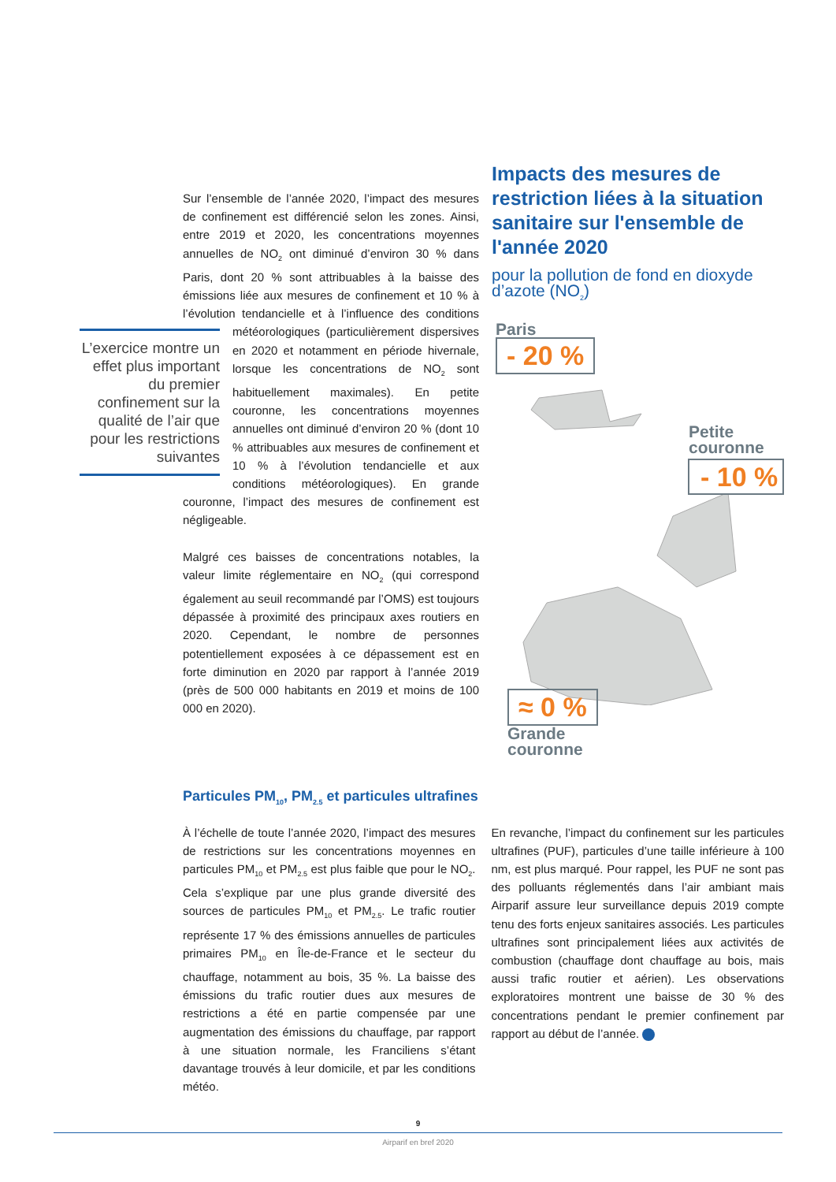Sur l’ensemble de l’année 2020, l’impact des mesures de confinement est différencié selon les zones. Ainsi, entre 2019 et 2020, les concentrations moyennes annuelles de NO<sub>2</sub> ont diminué d’environ 30 % dans Paris, dont 20 % sont attribuables à la baisse des émissions liée aux mesures de confinement et 10 % à l’évolution tendancielle et à l’influence des conditions météorologiques L’exercice montre un effet plus important du premier confinement sur la qualité de l’air que pour les restrictions suivantes (particulièrement dispersives en 2020 et notamment en période hivernale, lorsque les concentrations de NO<sub>2</sub> sont habituellement maximales). En petite couronne, les concentrations moyennes annuelles ont diminué d’environ 20 % (dont 10 % attribuables aux mesures de confinement et 10 % à l’évolution tendancielle et aux conditions météorologiques). En grande couronne, l’impact des mesures de confinement est négligeable.
Malgré ces baisses de concentrations notables, la valeur limite réglementaire en NO<sub>2</sub> (qui correspond également au seuil recommandé par l’OMS) est toujours dépassée à proximité des principaux axes routiers en 2020. Cependant, le nombre de personnes potentiellement exposées à ce dépassement est en forte diminution en 2020 par rapport à l’année 2019 (près de 500 000 habitants en 2019 et moins de 100 000 en 2020).
Impacts des mesures de restriction liées à la situation sanitaire sur l'ensemble de l'année 2020
pour la pollution de fond en dioxyde d’azote (NO<sub>2</sub>)
Paris
- 20 %
Petite
couronne
- 10 %
≈ 0 %
Grande
couronne
Particules PM<sub>10</sub>, PM<sub>2.5</sub> et particules ultrafines
À l’échelle de toute l’année 2020, l’impact des mesures de restrictions sur les concentrations moyennes en particules PM<sub>10</sub> et PM<sub>2.5</sub> est plus faible que pour le NO<sub>2</sub>. Cela s’explique par une plus grande diversité des sources de particules PM<sub>10</sub> et PM<sub>2.5</sub>. Le trafic routier représente 17 % des émissions annuelles de particules primaires PM<sub>10</sub> en Île-de-France et le secteur du chauffage, notamment au bois, 35 %. La baisse des émissions du trafic routier dues aux mesures de restrictions a été en partie compensée par une augmentation des émissions du chauffage, par rapport à une situation normale, les Franciliens s’étant davantage trouvés à leur domicile, et par les conditions météo.
En revanche, l’impact du confinement sur les particules ultrafines (PUF), particules d’une taille inférieure à 100 nm, est plus marqué. Pour rappel, les PUF ne sont pas des polluants réglementés dans l’air ambiant mais Airparif assure leur surveillance depuis 2019 compte tenu des forts enjeux sanitaires associés. Les particules ultrafines sont principalement liées aux activités de combustion (chauffage dont chauffage au bois, mais aussi trafic routier et aérien). Les observations exploratoires montrent une baisse de 30 % des concentrations pendant le premier confinement par rapport au début de l’année.
9
Airparif en bref 2020